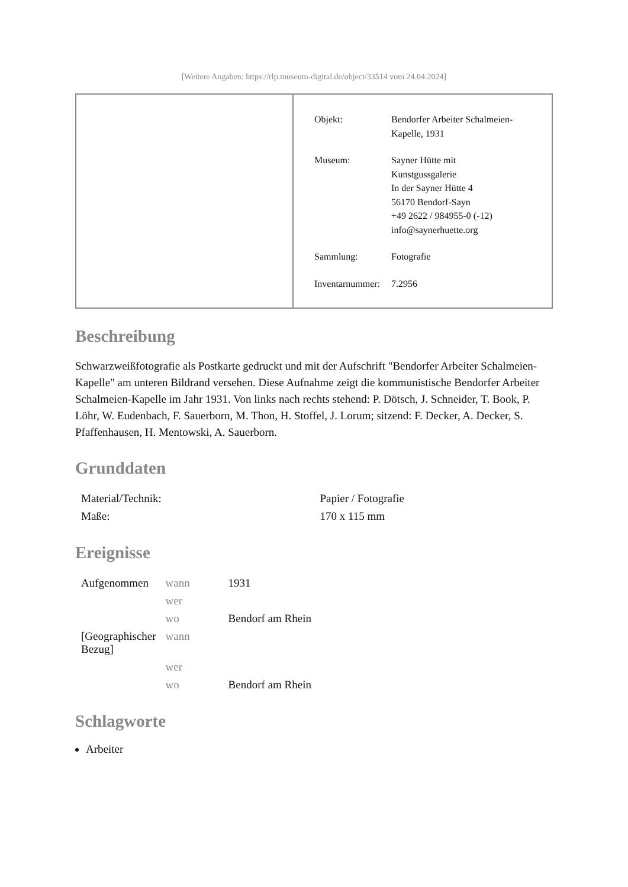[Weitere Angaben: https://rlp.museum-digital.de/object/33514 vom 24.04.2024]
| Objekt: | Bendorfer Arbeiter Schalmeien- Kapelle, 1931 |
| Museum: | Sayner Hütte mit Kunstgussgalerie In der Sayner Hütte 4 56170 Bendorf-Sayn +49 2622 / 984955-0 (-12) info@saynerhuette.org |
| Sammlung: | Fotografie |
| Inventarnummer: | 7.2956 |
Beschreibung
Schwarzweißfotografie als Postkarte gedruckt und mit der Aufschrift "Bendorfer Arbeiter Schalmeien-Kapelle" am unteren Bildrand versehen. Diese Aufnahme zeigt die kommunistische Bendorfer Arbeiter Schalmeien-Kapelle im Jahr 1931. Von links nach rechts stehend: P. Dötsch, J. Schneider, T. Book, P. Löhr, W. Eudenbach, F. Sauerborn, M. Thon, H. Stoffel, J. Lorum; sitzend: F. Decker, A. Decker, S. Pfaffenhausen, H. Mentowski, A. Sauerborn.
Grunddaten
| Material/Technik: | Papier / Fotografie |
| Maße: | 170 x 115 mm |
Ereignisse
| Aufgenommen | wann | 1931 |
| | wer | |
| | wo | Bendorf am Rhein |
| [Geographischer Bezug] | wann | |
| | wer | |
| | wo | Bendorf am Rhein |
Schlagworte
Arbeiter